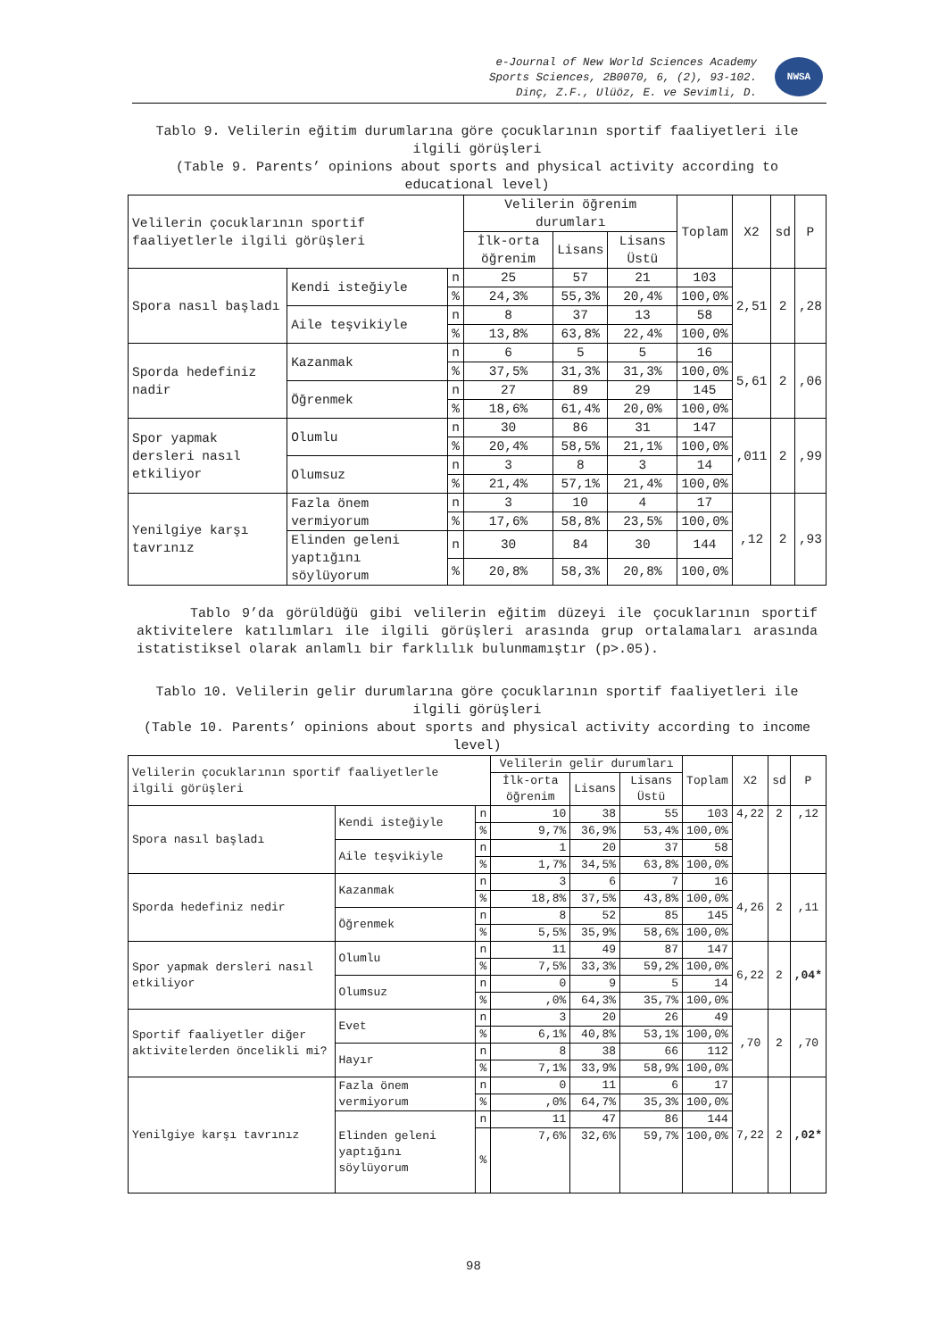e-Journal of New World Sciences Academy
Sports Sciences, 2B0070, 6, (2), 93-102.
Dinç, Z.F., Ulüöz, E. ve Sevimli, D.
NWSA
Tablo 9. Velilerin eğitim durumlarına göre çocuklarının sportif faaliyetleri ile ilgili görüşleri
(Table 9. Parents’ opinions about sports and physical activity according to educational level)
| Velilerin çocuklarının sportif faaliyetlerle ilgili görüşleri | | | Velilerin öğrenim durumları | | | Toplam | X2 | sd | P |
| --- | --- | --- | --- | --- | --- | --- | --- | --- | --- |
| | | | İlk-orta öğrenim | Lisans | Lisans Üstü | | | | |
| Spora nasıl başladı | Kendi isteğiyle | n | 25 | 57 | 21 | 103 | 2,51 | 2 | ,28 |
| | | % | 24,3% | 55,3% | 20,4% | 100,0% | | | |
| | Aile teşvikiyle | n | 8 | 37 | 13 | 58 | | | |
| | | % | 13,8% | 63,8% | 22,4% | 100,0% | | | |
| Sporda hedefiniz nadir | Kazanmak | n | 6 | 5 | 5 | 16 | 5,61 | 2 | ,06 |
| | | % | 37,5% | 31,3% | 31,3% | 100,0% | | | |
| | Öğrenmek | n | 27 | 89 | 29 | 145 | | | |
| | | % | 18,6% | 61,4% | 20,0% | 100,0% | | | |
| Spor yapmak dersleri nasıl etkiliyor | Olumlu | n | 30 | 86 | 31 | 147 | ,011 | 2 | ,99 |
| | | % | 20,4% | 58,5% | 21,1% | 100,0% | | | |
| | Olumsuz | n | 3 | 8 | 3 | 14 | | | |
| | | % | 21,4% | 57,1% | 21,4% | 100,0% | | | |
| Yenilgiye karşı tavrınız | Fazla önem vermiyorum | n | 3 | 10 | 4 | 17 | ,12 | 2 | ,93 |
| | | % | 17,6% | 58,8% | 23,5% | 100,0% | | | |
| | Elinden geleni yaptığını söylüyorum | n | 30 | 84 | 30 | 144 | | | |
| | | % | 20,8% | 58,3% | 20,8% | 100,0% | | | |
Tablo 9’da görüldüğü gibi velilerin eğitim düzeyi ile çocuklarının sportif aktivitelere katılımları ile ilgili görüşleri arasında grup ortalamaları arasında istatistiksel olarak anlamlı bir farklılık bulunmamıştır (p>.05).
Tablo 10. Velilerin gelir durumlarına göre çocuklarının sportif faaliyetleri ile ilgili görüşleri
(Table 10. Parents’ opinions about sports and physical activity according to income level)
| Velilerin çocuklarının sportif faaliyetlerle ilgili görüşleri | | | Velilerin gelir durumları | | | Toplam | X2 | sd | P |
| --- | --- | --- | --- | --- | --- | --- | --- | --- | --- |
| | | | İlk-orta öğrenim | Lisans | Lisans Üstü | | | | |
| Spora nasıl başladı | Kendi isteğiyle | n | 10 | 38 | 55 | 103 | 4,22 | 2 | ,12 |
| | | % | 9,7% | 36,9% | 53,4% | 100,0% | | | |
| | Aile teşvikiyle | n | 1 | 20 | 37 | 58 | | | |
| | | % | 1,7% | 34,5% | 63,8% | 100,0% | | | |
| Sporda hedefiniz nedir | Kazanmak | n | 3 | 6 | 7 | 16 | 4,26 | 2 | ,11 |
| | | % | 18,8% | 37,5% | 43,8% | 100,0% | | | |
| | Öğrenmek | n | 8 | 52 | 85 | 145 | | | |
| | | % | 5,5% | 35,9% | 58,6% | 100,0% | | | |
| Spor yapmak dersleri nasıl etkiliyor | Olumlu | n | 11 | 49 | 87 | 147 | 6,22 | 2 | ,04* |
| | | % | 7,5% | 33,3% | 59,2% | 100,0% | | | |
| | Olumsuz | n | 0 | 9 | 5 | 14 | | | |
| | | % | ,0% | 64,3% | 35,7% | 100,0% | | | |
| Sportif faaliyetler diğer aktivitelerden öncelikli mi? | Evet | n | 3 | 20 | 26 | 49 | ,70 | 2 | ,70 |
| | | % | 6,1% | 40,8% | 53,1% | 100,0% | | | |
| | Hayır | n | 8 | 38 | 66 | 112 | | | |
| | | % | 7,1% | 33,9% | 58,9% | 100,0% | | | |
| Yenilgiye karşı tavrınız | Fazla önem vermiyorum | n | 0 | 11 | 6 | 17 | 7,22 | 2 | ,02* |
| | | % | ,0% | 64,7% | 35,3% | 100,0% | | | |
| | Elinden geleni yaptığını söylüyorum | n | 11 | 47 | 86 | 144 | | | |
| | | % | 7,6% | 32,6% | 59,7% | 100,0% | | | |
98